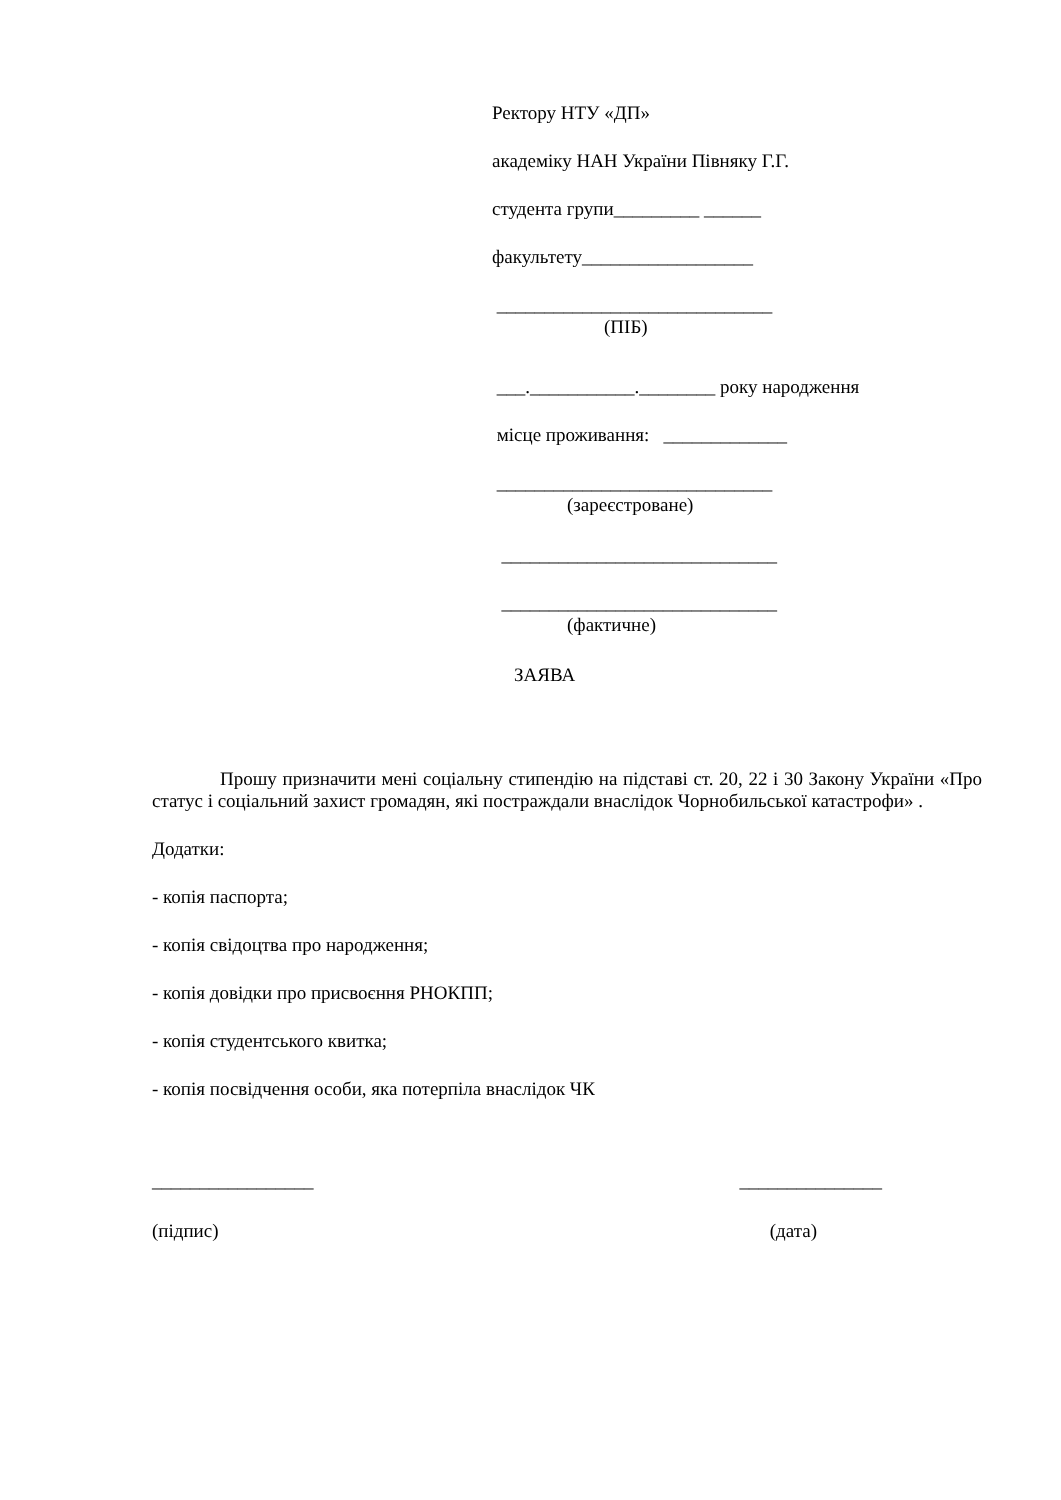Ректору НТУ «ДП»
академіку НАН України Півняку Г.Г.
студента групи_________ ______
факультету__________________
_____________________________
(ПІБ)
___.___________.________ року народження
місце проживання: _____________
_____________________________
(зареєстроване)
_____________________________
_____________________________
(фактичне)
ЗАЯВА
Прошу призначити мені соціальну стипендію на підставі ст. 20, 22 і 30 Закону України «Про статус і соціальний захист громадян, які постраждали внаслідок Чорнобильської катастрофи» .
Додатки:
- копія паспорта;
- копія свідоцтва про народження;
- копія довідки про присвоєння РНОКПП;
- копія студентського квитка;
- копія посвідчення особи, яка потерпіла внаслідок ЧК
_________________ _______________
(підпис) (дата)